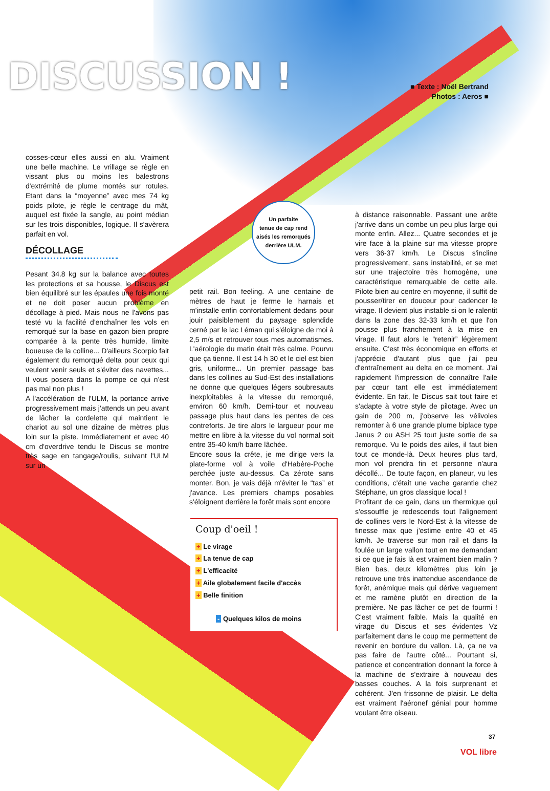DISCUSSION !
■ Texte : Noël Bertrand
Photos : Aeros ■
cosses-cœur elles aussi en alu. Vraiment une belle machine. Le vrillage se règle en vissant plus ou moins les balestrons d'extrémité de plume montés sur rotules. Etant dans la “moyenne” avec mes 74 kg poids pilote, je règle le centrage du mât, auquel est fixée la sangle, au point médian sur les trois disponibles, logique. Il s'avèrera parfait en vol.
DÉCOLLAGE
Pesant 34.8 kg sur la balance avec toutes les protections et sa housse, le Discus est bien équilibré sur les épaules une fois monté et ne doit poser aucun problème en décollage à pied. Mais nous ne l'avons pas testé vu la facilité d'enchaîner les vols en remorqué sur la base en gazon bien propre comparée à la pente très humide, limite boueuse de la colline... D'ailleurs Scorpio fait également du remorqué delta pour ceux qui veulent venir seuls et s'éviter des navettes... Il vous posera dans la pompe ce qui n'est pas mal non plus !
A l'accélération de l'ULM, la portance arrive progressivement mais j'attends un peu avant de lâcher la cordelette qui maintient le chariot au sol une dizaine de mètres plus loin sur la piste. Immédiatement et avec 40 cm d'overdrive tendu le Discus se montre très sage en tangage/roulis, suivant l'ULM sur un
Un parfaite
tenue de cap rend
aisés les remorqués
derrière ULM.
petit rail. Bon feeling. A une centaine de mètres de haut je ferme le harnais et m'installe enfin confortablement dedans pour jouir paisiblement du paysage splendide cerné par le lac Léman qui s'éloigne de moi à 2,5 m/s et retrouver tous mes automatismes. L'aérologie du matin était très calme. Pourvu que ça tienne. Il est 14 h 30 et le ciel est bien gris, uniforme... Un premier passage bas dans les collines au Sud-Est des installations ne donne que quelques légers soubresauts inexploitables à la vitesse du remorqué, environ 60 km/h. Demi-tour et nouveau passage plus haut dans les pentes de ces contreforts. Je tire alors le largueur pour me mettre en libre à la vitesse du vol normal soit entre 35-40 km/h barre lâchée.
Encore sous la crête, je me dirige vers la plate-forme vol à voile d'Habère-Poche perchée juste au-dessus. Ca zérote sans monter. Bon, je vais déjà m'éviter le “tas” et j'avance. Les premiers champs posables s'éloignent derrière la forêt mais sont encore
Coup d'oeil !
+ Le virage
+ La tenue de cap
+ L'efficacité
+ Aile globalement facile d'accès
+ Belle finition
- Quelques kilos de moins
à distance raisonnable. Passant une arête j'arrive dans un combe un peu plus large qui monte enfin. Allez... Quatre secondes et je vire face à la plaine sur ma vitesse propre vers 36-37 km/h. Le Discus s'incline progressivement, sans instabilité, et se met sur une trajectoire très homogène, une caractéristique remarquable de cette aile. Pilote bien au centre en moyenne, il suffit de pousser/tirer en douceur pour cadencer le virage. Il devient plus instable si on le ralentit dans la zone des 32-33 km/h et que l'on pousse plus franchement à la mise en virage. Il faut alors le “retenir” légèrement ensuite. C'est très économique en efforts et j'apprécie d'autant plus que j'ai peu d'entraînement au delta en ce moment. J'ai rapidement l'impression de connaître l'aile par cœur tant elle est immédiatement évidente. En fait, le Discus sait tout faire et s'adapte à votre style de pilotage. Avec un gain de 200 m, j'observe les vélivoles remonter à 6 une grande plume biplace type Janus 2 ou ASH 25 tout juste sortie de sa remorque. Vu le poids des ailes, il faut bien tout ce monde-là. Deux heures plus tard, mon vol prendra fin et personne n'aura décollé... De toute façon, en planeur, vu les conditions, c'était une vache garantie chez Stéphane, un gros classique local !
Profitant de ce gain, dans un thermique qui s'essouffle je redescends tout l'alignement de collines vers le Nord-Est à la vitesse de finesse max que j'estime entre 40 et 45 km/h. Je traverse sur mon rail et dans la foulée un large vallon tout en me demandant si ce que je fais là est vraiment bien malin ? Bien bas, deux kilomètres plus loin je retrouve une très inattendue ascendance de forêt, anémique mais qui dérive vaguement et me ramène plutôt en direction de la première. Ne pas lâcher ce pet de fourmi ! C'est vraiment faible. Mais la qualité en virage du Discus et ses évidentes Vz parfaitement dans le coup me permettent de revenir en bordure du vallon. Là, ça ne va pas faire de l'autre côté... Pourtant si, patience et concentration donnant la force à la machine de s'extraire à nouveau des basses couches. A la fois surprenant et cohérent. J'en frissonne de plaisir. Le delta est vraiment l'aéronef génial pour homme voulant être oiseau.
37
VOL libre